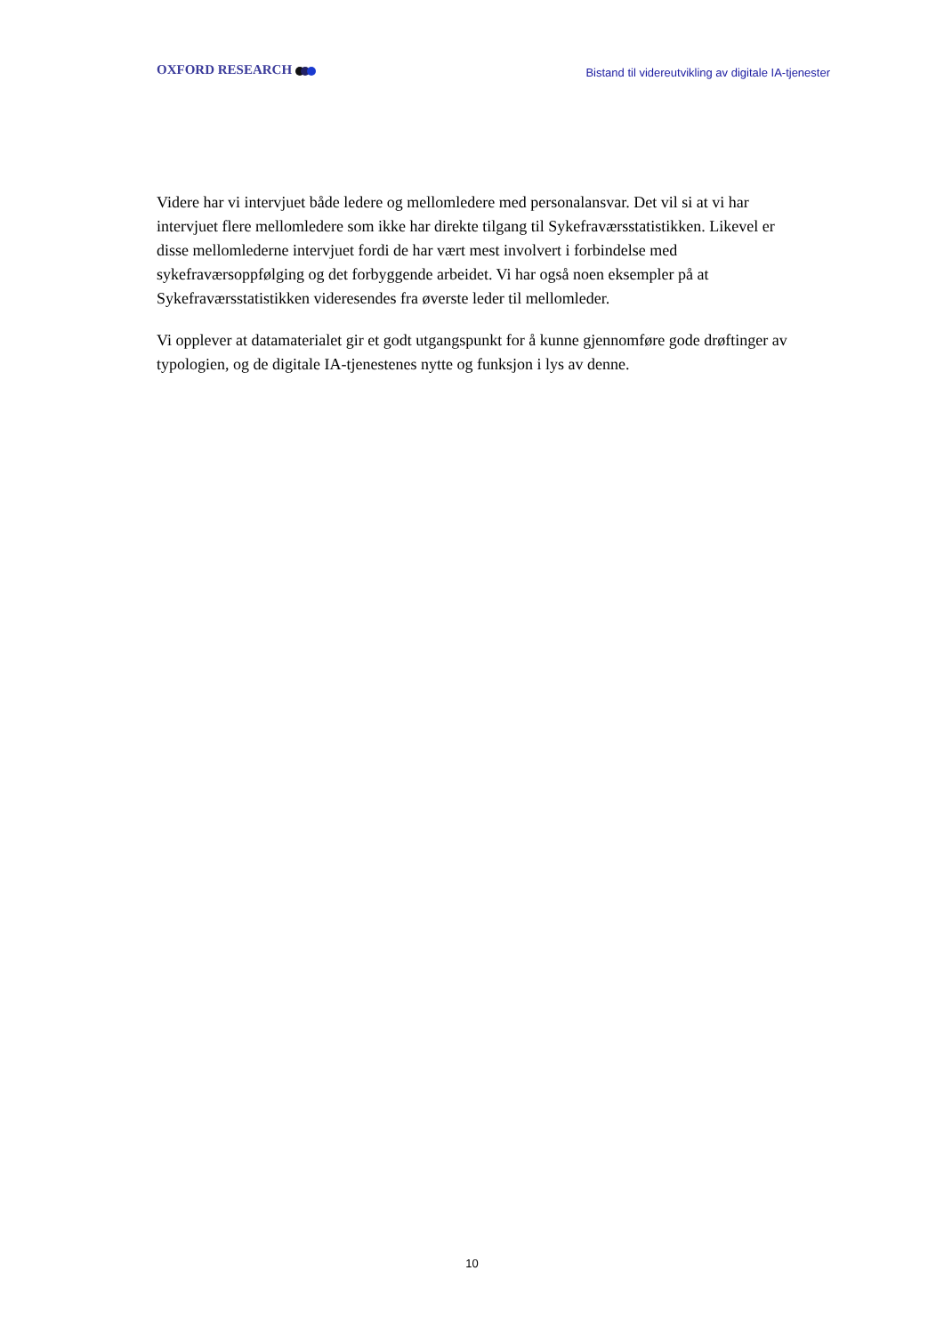OXFORD RESEARCH
Bistand til videreutvikling av digitale IA-tjenester
Videre har vi intervjuet både ledere og mellomledere med personalansvar. Det vil si at vi har intervjuet flere mellomledere som ikke har direkte tilgang til Sykefraværsstatistikken. Likevel er disse mellomlederne intervjuet fordi de har vært mest involvert i forbindelse med sykefraværsoppfølging og det forbyggende arbeidet. Vi har også noen eksempler på at Sykefraværsstatistikken videresendes fra øverste leder til mellomleder.
Vi opplever at datamaterialet gir et godt utgangspunkt for å kunne gjennomføre gode drøftinger av typologien, og de digitale IA-tjenestenes nytte og funksjon i lys av denne.
10